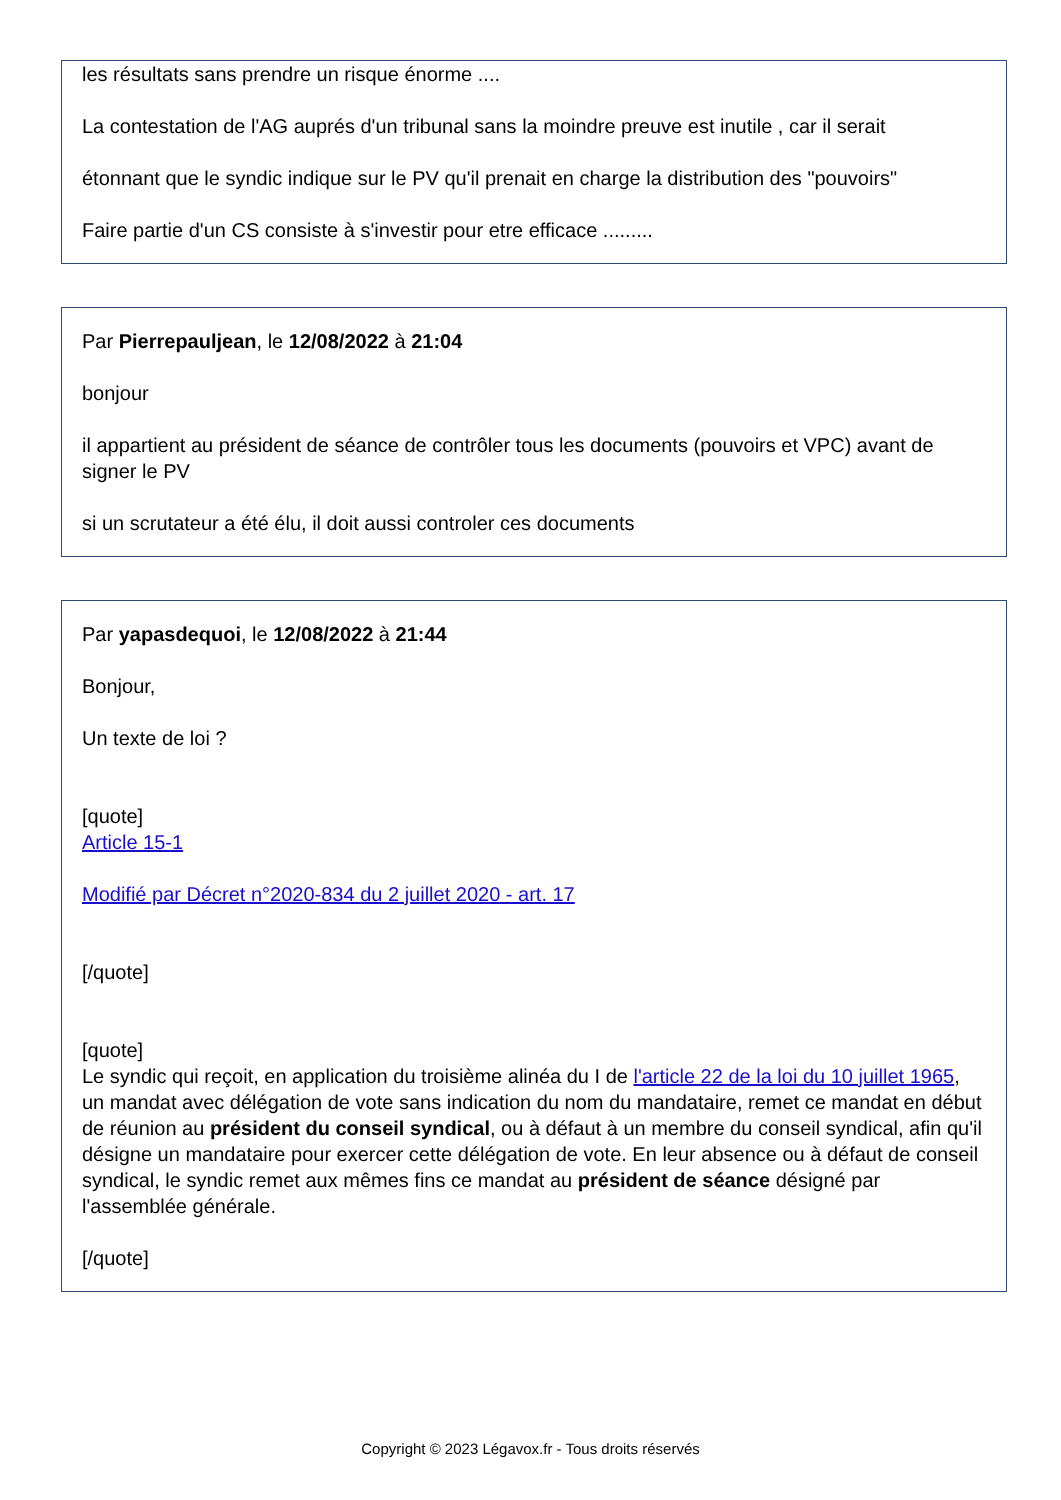les résultats sans prendre un risque énorme ....
La contestation de l'AG auprés d'un tribunal sans la moindre preuve est inutile , car il serait
étonnant que le syndic indique sur le PV qu'il prenait en charge la distribution des "pouvoirs"
Faire partie d'un CS consiste à s'investir pour etre efficace .........
Par Pierrepauljean, le 12/08/2022 à 21:04
bonjour
il appartient au président de séance de contrôler tous les documents (pouvoirs et VPC) avant de signer le PV
si un scrutateur a été élu, il doit aussi controler ces documents
Par yapasdequoi, le 12/08/2022 à 21:44
Bonjour,
Un texte de loi ?
[quote]
Article 15-1
Modifié par Décret n°2020-834 du 2 juillet 2020 - art. 17
[/quote]
[quote]
Le syndic qui reçoit, en application du troisième alinéa du I de l'article 22 de la loi du 10 juillet 1965, un mandat avec délégation de vote sans indication du nom du mandataire, remet ce mandat en début de réunion au président du conseil syndical, ou à défaut à un membre du conseil syndical, afin qu'il désigne un mandataire pour exercer cette délégation de vote. En leur absence ou à défaut de conseil syndical, le syndic remet aux mêmes fins ce mandat au président de séance désigné par l'assemblée générale.
[/quote]
Copyright © 2023 Légavox.fr - Tous droits réservés